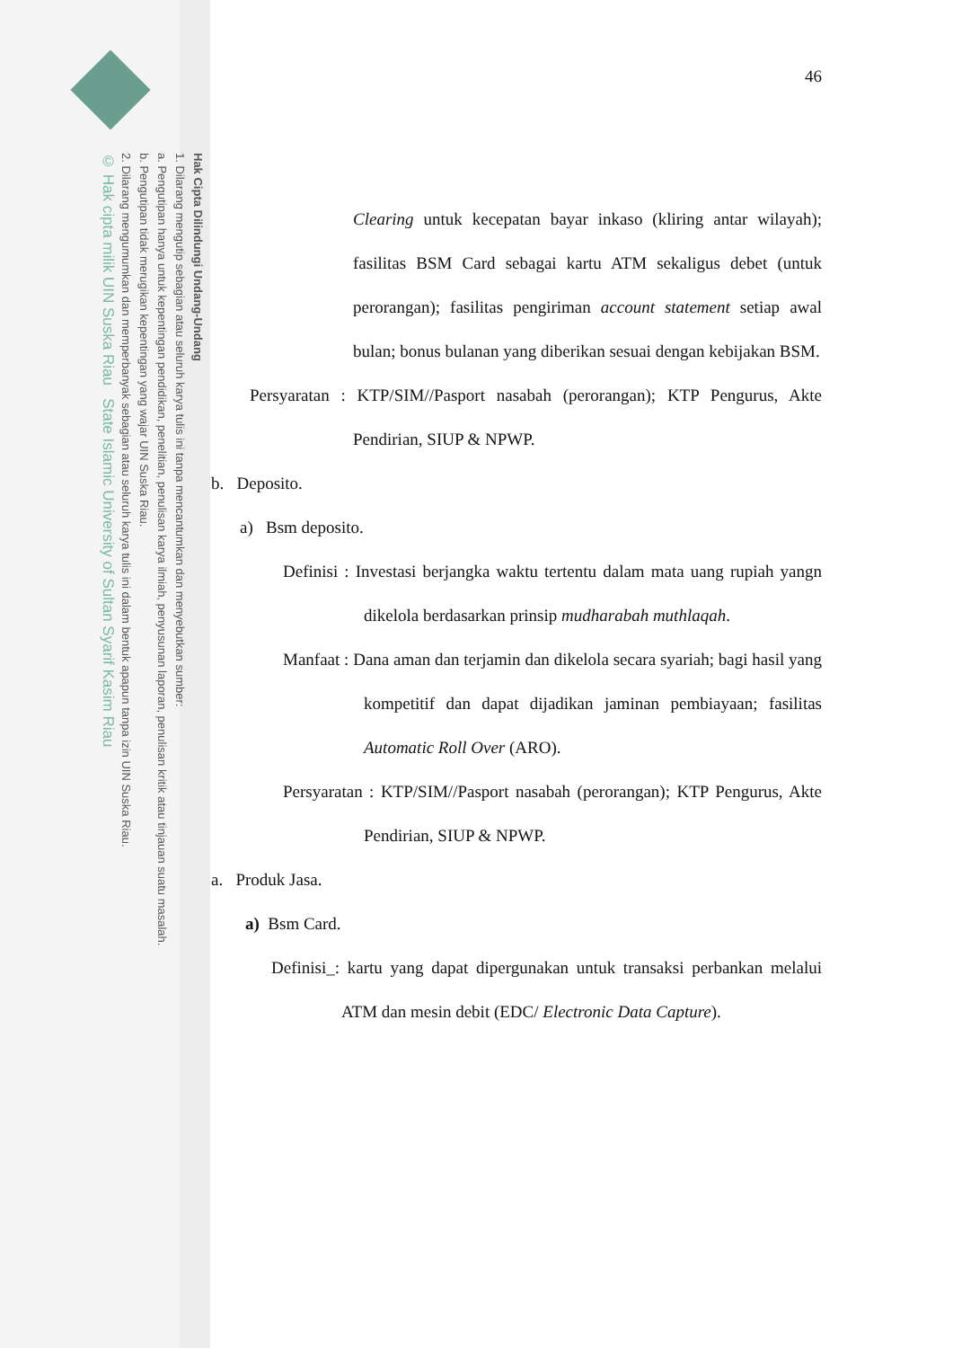Hak Cipta Dilindungi Undang-Undang
1. Dilarang mengutip sebagian atau seluruh karya tulis ini tanpa mencantumkan dan menyebutkan sumber:
a. Pengutipan hanya untuk kepentingan pendidikan, penelitian, penulisan karya ilmiah, penyusunan laporan, penulisan kritik atau tinjauan suatu masalah.
b. Pengutipan tidak merugikan kepentingan yang wajar UIN Suska Riau.
2. Dilarang mengumumkan dan memperbanyak sebagian atau seluruh karya tulis ini dalam bentuk apapun tanpa izin UIN Suska Riau.
© Hak cipta milik UIN Suska Riau State Islamic University of Sultan Syarif Kasim Riau
46
Clearing untuk kecepatan bayar inkaso (kliring antar wilayah); fasilitas BSM Card sebagai kartu ATM sekaligus debet (untuk perorangan); fasilitas pengiriman account statement setiap awal bulan; bonus bulanan yang diberikan sesuai dengan kebijakan BSM.
Persyaratan : KTP/SIM//Pasport nasabah (perorangan); KTP Pengurus, Akte Pendirian, SIUP & NPWP.
b. Deposito.
a) Bsm deposito.
Definisi : Investasi berjangka waktu tertentu dalam mata uang rupiah yangn dikelola berdasarkan prinsip mudharabah muthlaqah.
Manfaat : Dana aman dan terjamin dan dikelola secara syariah; bagi hasil yang kompetitif dan dapat dijadikan jaminan pembiayaan; fasilitas Automatic Roll Over (ARO).
Persyaratan : KTP/SIM//Pasport nasabah (perorangan); KTP Pengurus, Akte Pendirian, SIUP & NPWP.
a. Produk Jasa.
a) Bsm Card.
Definisi_: kartu yang dapat dipergunakan untuk transaksi perbankan melalui ATM dan mesin debit (EDC/ Electronic Data Capture).